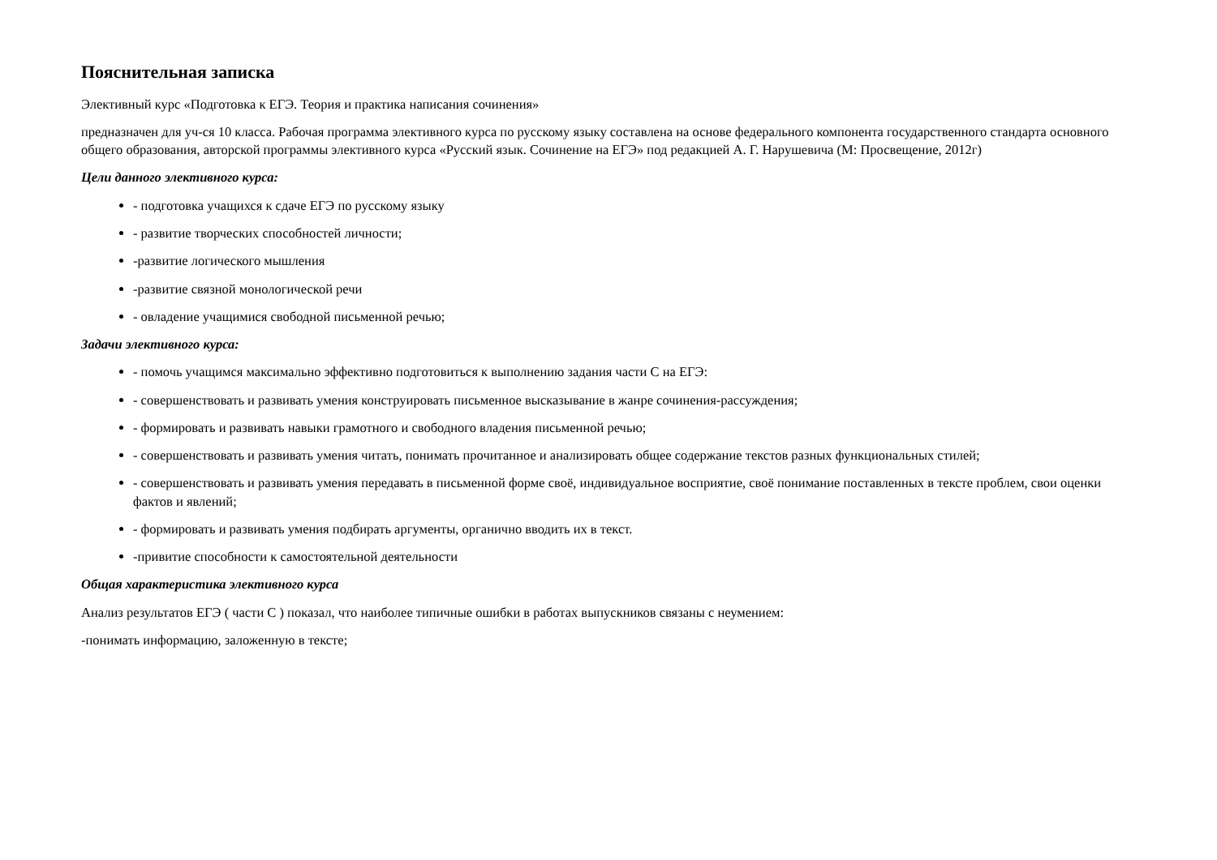Пояснительная записка
Элективный курс «Подготовка к ЕГЭ. Теория и практика написания сочинения»
предназначен для уч-ся 10 класса. Рабочая программа элективного курса по русскому языку составлена на основе федерального компонента государственного стандарта основного общего образования, авторской программы элективного курса «Русский язык. Сочинение на ЕГЭ» под редакцией А. Г. Нарушевича (М: Просвещение, 2012г)
Цели данного элективного курса:
- подготовка учащихся к сдаче ЕГЭ по русскому языку
- развитие творческих способностей личности;
-развитие логического мышления
-развитие связной монологической речи
- овладение учащимися свободной письменной речью;
Задачи элективного курса:
- помочь учащимся максимально эффективно подготовиться к выполнению задания части С на ЕГЭ:
- совершенствовать и развивать умения конструировать письменное высказывание в жанре сочинения-рассуждения;
- формировать и развивать навыки грамотного и свободного владения письменной речью;
- совершенствовать и развивать умения читать, понимать прочитанное и анализировать общее содержание текстов разных функциональных стилей;
- совершенствовать и развивать умения передавать в письменной форме своё, индивидуальное восприятие, своё понимание поставленных в тексте проблем, свои оценки фактов и явлений;
- формировать и развивать умения подбирать аргументы, органично вводить их в текст.
-привитие способности к самостоятельной деятельности
Общая характеристика элективного курса
Анализ результатов ЕГЭ ( части С ) показал, что наиболее типичные ошибки в работах выпускников связаны с неумением:
-понимать информацию, заложенную в тексте;